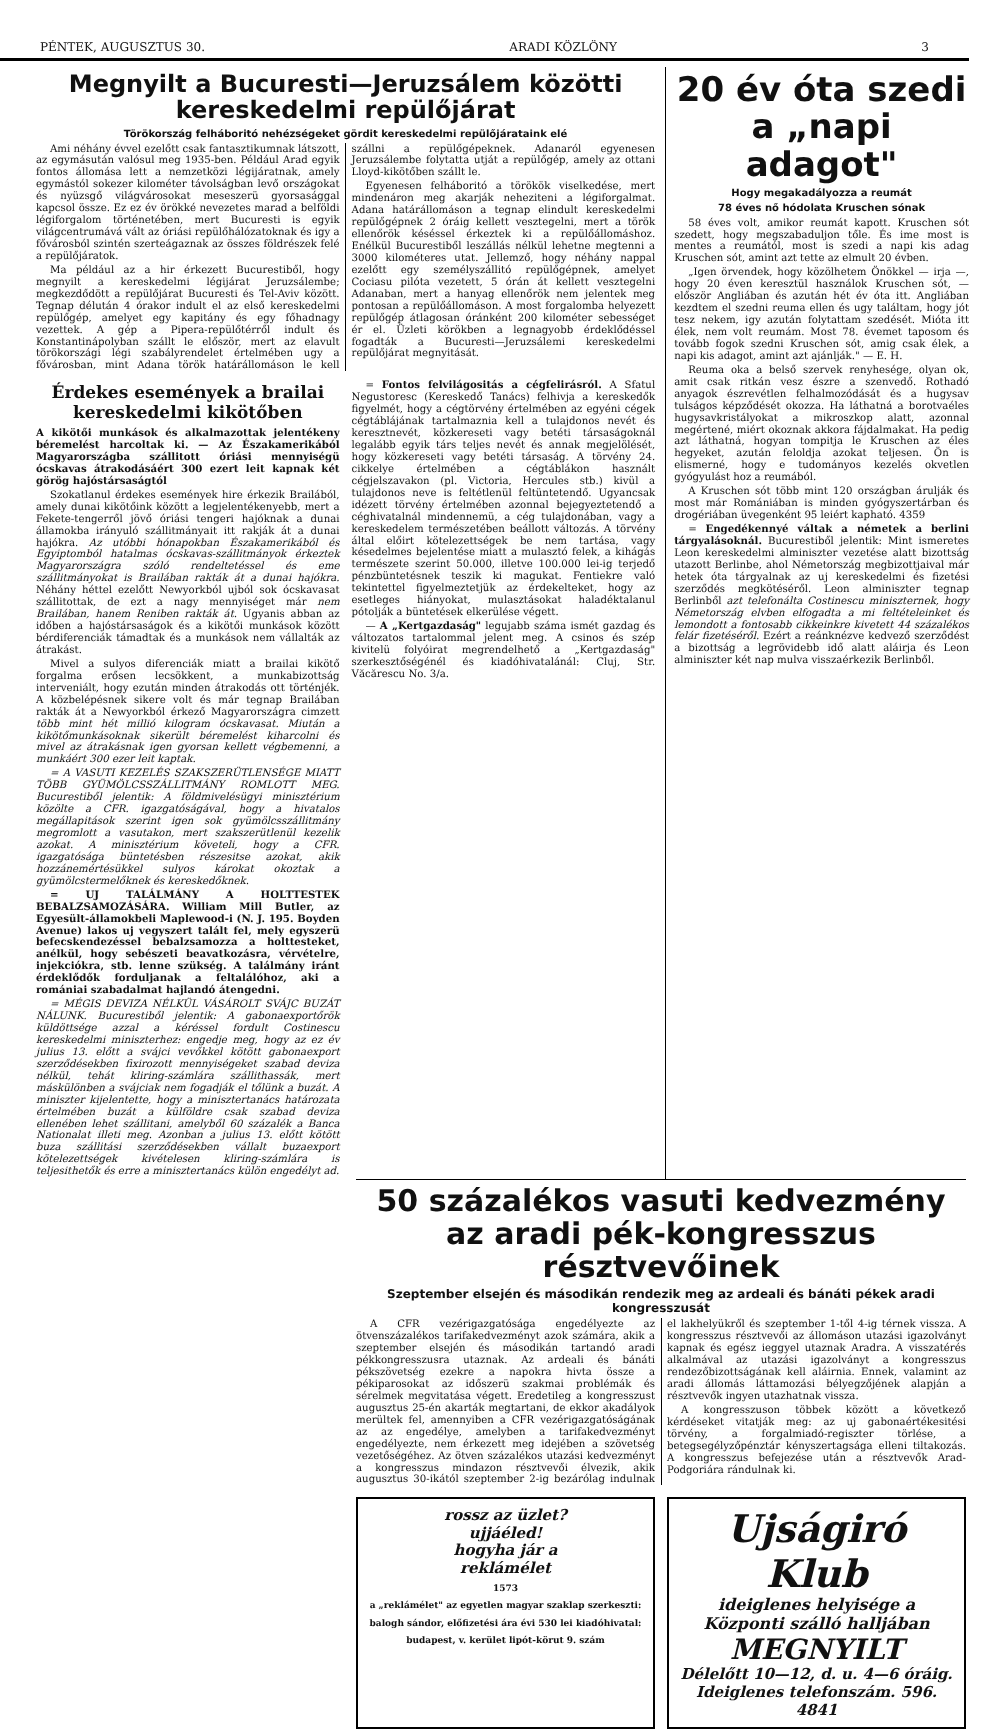PÉNTEK, AUGUSZTUS 30. ARADI KÖZLÖNY 3
Megnyilt a Bucuresti—Jeruzsálem közötti kereskedelmi repülőjárat
Törökország felháboritó nehézségeket gördit kereskedelmi repülőjárataink elé
Ami néhány évvel ezelőtt csak fantasztikumnak látszott, az egymásután valósul meg 1935-ben. Például Arad egyik fontos állomása lett a nemzetközi légijáratnak, amely egymástól sokezer kilométer távolságban levő országokat és nyüzsgő világvárosokat meseszerü gyorsasággal kapcsol össze. Ez ez év örökké nevezetes marad a belföldi légiforgalom történetében, mert Bucuresti is egyik világcentrumává vált az óriási repülőhálózatoknak és igy a fővárosból szintén szerteágaznak az összes földrészek felé a repülőjáratok.
Ma például az a hir érkezett Bucurestiből, hogy megnyilt a kereskedelmi légijárat Jeruzsálembe; megkezdődött a repülőjárat Bucuresti és Tel-Aviv között. Tegnap délután 4 órakor indult el az első kereskedelmi repülőgép, amelyet egy kapitány és egy főhadnagy vezettek. A gép a Pipera-repülőtérről indult és Konstantinápolyban szállt le először, mert az elavult törökországi légi szabályrendelet értelmében ugy a fővárosban, mint Adana török határállomáson le kell szállni a repülőgépeknek. Adanaról egyenesen Jeruzsálembe folytatta utját a repülőgép, amely az ottani Lloyd-kikötőben szállt le.
Egyenesen felháboritó a törökök viselkedése, mert mindenáron meg akarják neheziteni a légiforgalmat. Adana határállomáson a tegnap elindult kereskedelmi repülőgépnek 2 óráig kellett vesztegelni, mert a török ellenőrök késéssel érkeztek ki a repülőállomáshoz. Enélkül Bucurestiből leszállás nélkül lehetne megtenni a 3000 kilométeres utat. Jellemző, hogy néhány nappal ezelőtt egy személyszállitó repülőgépnek, amelyet Cociasu pilóta vezetett, 5 órán át kellett vesztegelni Adanaban, mert a hanyag ellenőrök nem jelentek meg pontosan a repülőállomáson. A most forgalomba helyezett repülőgép átlagosan óránként 200 kilométer sebességet ér el. Üzleti körökben a legnagyobb érdeklődéssel fogadták a Bucuresti—Jeruzsálemi kereskedelmi repülőjárat megnyitását.
Érdekes események a brailai kereskedelmi kikötőben
A kikötői munkások és alkalmazottak jelentékeny béremelést harcoltak ki. — Az Északamerikából Magyarországba szállitott óriási mennyiségü ócskavas átrakodásáért 300 ezert leit kapnak két görög hajóstársaságtól
Szokatlanul érdekes események hire érkezik Brailából, amely dunai kikötőink között a legjelentékenyebb, mert a Fekete-tengerről jövő óriási tengeri hajóknak a dunai államokba irányuló szállitmányait itt rakják át a dunai hajókra. Az utóbbi hónapokban Északamerikából és Egyiptomból hatalmas ócskavas-szállitmányok érkeztek Magyarországra szóló rendeltetéssel és eme szállitmányokat is Brailában rakták át a dunai hajókra. Néhány héttel ezelőtt Newyorkból ujból sok ócskavasat szállitottak, de ezt a nagy mennyiséget már nem Brailában, hanem Reniben rakták át. Ugyanis abban az időben a hajóstársaságok és a kikötői munkások között bérdiferenciák támadtak és a munkások nem vállalták az átrakást.
Mivel a sulyos diferenciák miatt a brailai kikötő forgalma erősen lecsökkent, a munkabizottság interveniált, hogy ezután minden átrakodás ott történjék. A közbelépésnek sikere volt és már tegnap Brailában rakták át a Newyorkból érkező Magyarországra cimzett több mint hét millió kilogram ócskavasat. Miután a kikötőmunkásoknak sikerült béremelést kiharcolni és mivel az átrakásnak igen gyorsan kellett végbemenni, a munkáért 300 ezer leit kaptak.
= A VASUTI KEZELÉS SZAKSZERÜTLENSÉGE MIATT TÖBB GYÜMÖLCSSZÁLLITMÁNY ROMLOTT MEG. Bucurestiből jelentik: A földmivelésügyi minisztérium közölte a CFR. igazgatóságával, hogy a hivatalos megállapitások szerint igen sok gyümölcsszállitmány megromlott a vasutakon, mert szakszerütlenül kezelik azokat. A minisztérium követeli, hogy a CFR. igazgatósága büntetésben részesitse azokat, akik hozzánemértésükkel sulyos károkat okoztak a gyümölcstermelőknek és kereskedőknek.
= UJ TALÁLMÁNY A HOLTTESTEK BEBALZSAMOZÁSÁRA. William Mill Butler, az Egyesült-államokbeli Maplewood-i (N. J. 195. Boyden Avenue) lakos uj vegyszert talált fel, mely egyszerü befecskendezéssel bebalzsamozza a holttesteket, anélkül, hogy sebészeti beavatkozásra, vérvételre, injekciókra, stb. lenne szükség. A találmány iránt érdeklődők forduljanak a feltalálóhoz, aki a romániai szabadalmat hajlandó átengedni.
= MÉGIS DEVIZA NÉLKÜL VÁSÁROLT SVÁJC BUZÁT NÁLUNK. Bucurestiből jelentik: A gabonaexportőrök küldöttsége azzal a kéréssel fordult Costinescu kereskedelmi miniszterhez: engedje meg, hogy az ez év julius 13. előtt a svájci vevőkkel kötött gabonaexport szerződésekben fixirozott mennyiségeket szabad deviza nélkül, tehát kliring-számlára szállithassák, mert máskülönben a svájciak nem fogadják el tőlünk a buzát. A miniszter kijelentette, hogy a minisztertanács határozata értelmében buzát a külföldre csak szabad deviza ellenében lehet szállitani, amelyből 60 százalék a Banca Nationalat illeti meg. Azonban a julius 13. előtt kötött buza szállitási szerződésekben vállalt buzaexport kötelezettségek kivételesen kliring-számlára is teljesithetők és erre a minisztertanács külön engedélyt ad.
= Fontos felvilágositás a cégfelirásról. A Sfatul Negustoresc (Kereskedő Tanács) felhivja a kereskedők figyelmét, hogy a cégtörvény értelmében az egyéni cégek cégtáblájának tartalmaznia kell a tulajdonos nevét és keresztnevét, közkereseti vagy betéti társaságoknál legalább egyik társ teljes nevét és annak megjelölését, hogy közkereseti vagy betéti társaság. A törvény 24. cikkelye értelmében a cégtáblákon használt cégjelszavakon (pl. Victoria, Hercules stb.) kivül a tulajdonos neve is feltétlenül feltüntetendő. Ugyancsak idézett törvény értelmében azonnal bejegyeztetendő a céghivatalnál mindennemü, a cég tulajdonában, vagy a kereskedelem természetében beállott változás. A törvény által előirt kötelezettségek be nem tartása, vagy késedelmes bejelentése miatt a mulasztó felek, a kihágás természete szerint 50.000, illetve 100.000 lei-ig terjedő pénzbüntetésnek teszik ki magukat. Fentiekre való tekintettel figyelmeztetjük az érdekelteket, hogy az esetleges hiányokat, mulasztásokat haladéktalanul pótolják a büntetések elkerülése végett.
— A „Kertgazdaság" legujabb száma ismét gazdag és változatos tartalommal jelent meg. A csinos és szép kivitelü folyóirat megrendelhető a „Kertgazdaság" szerkesztőségénél és kiadóhivatalánál: Cluj, Str. Văcărescu No. 3/a.
20 év óta szedi a „napi adagot"
Hogy megakadályozza a reumát
78 éves nő hódolata Kruschen sónak
58 éves volt, amikor reumát kapott. Kruschen sót szedett, hogy megszabaduljon tőle. És ime most is mentes a reumától, most is szedi a napi kis adag Kruschen sót, amint azt tette az elmult 20 évben.
„Igen örvendek, hogy közölhetem Önökkel — irja —, hogy 20 éven keresztül használok Kruschen sót, — először Angliában és azután hét év óta itt. Angliában kezdtem el szedni reuma ellen és ugy találtam, hogy jót tesz nekem, igy azután folytattam szedését. Mióta itt élek, nem volt reumám. Most 78. évemet taposom és tovább fogok szedni Kruschen sót, amig csak élek, a napi kis adagot, amint azt ajánlják." — E. H.
Reuma oka a belső szervek renyhesége, olyan ok, amit csak ritkán vesz észre a szenvedő. Rothadó anyagok észrevétlen felhalmozódását és a hugysav tulságos képződését okozza. Ha láthatná a borotvaéles hugysavkristályokat a mikroszkop alatt, azonnal megértené, miért okoznak akkora fájdalmakat. Ha pedig azt láthatná, hogyan tompitja le Kruschen az éles hegyeket, azután feloldja azokat teljesen. Ön is elismerné, hogy e tudományos kezelés okvetlen gyógyulást hoz a reumából.
A Kruschen sót több mint 120 országban árulják és most már Romániában is minden gyógyszertárban és drogériában üvegenként 95 leiért kapható. 4359
= Engedékennyé váltak a németek a berlini tárgyalásoknál. Bucurestiből jelentik: Mint ismeretes Leon kereskedelmi alminiszter vezetése alatt bizottság utazott Berlinbe, ahol Németország megbizottjaival már hetek óta tárgyalnak az uj kereskedelmi és fizetési szerződés megkötéséről. Leon alminiszter tegnap Berlinből azt telefonálta Costinescu miniszternek, hogy Németország elvben elfogadta a mi feltételeinket és lemondott a fontosabb cikkeinkre kivetett 44 százalékos felár fizetéséről. Ezért a reánknézve kedvező szerződést a bizottság a legrövidebb idő alatt aláirja és Leon alminiszter két nap mulva visszaérkezik Berlinből.
50 százalékos vasuti kedvezmény az aradi pék-kongresszus résztvevőinek
Szeptember elsején és másodikán rendezik meg az ardeali és bánáti pékek aradi kongresszusát
A CFR vezérigazgatósága engedélyezte az ötvenszázalékos tarifakedvezményt azok számára, akik a szeptember elsején és másodikán tartandó aradi pékkongresszusra utaznak. Az ardeali és bánáti pékszövetség ezekre a napokra hivta össze a pékiparosokat az időszerü szakmai problémák és sérelmek megvitatása végett. Eredetileg a kongresszust augusztus 25-én akarták megtartani, de ekkor akadályok merültek fel, amennyiben a CFR vezérigazgatóságának az az engedélye, amelyben a tarifakedvezményt engedélyezte, nem érkezett meg idejében a szövetség vezetőségéhez. Az ötven százalékos utazási kedvezményt a kongresszus mindazon résztvevői élvezik, akik augusztus 30-ikától szeptember 2-ig bezárólag indulnak el lakhelyükről és szeptember 1-től 4-ig térnek vissza. A kongresszus résztvevői az állomáson utazási igazolványt kapnak és egész ieggyel utaznak Aradra. A visszatérés alkalmával az utazási igazolványt a kongresszus rendezőbizottságának kell aláirnia. Ennek, valamint az aradi állomás láttamozási bélyegzőjének alapján a résztvevők ingyen utazhatnak vissza.
A kongresszuson többek között a következő kérdéseket vitatják meg: az uj gabonaértékesitési törvény, a forgalmiadó-regiszter törlése, a betegsegélyzőpénztár kényszertagsága elleni tiltakozás. A kongresszus befejezése után a résztvevők Arad-Podgoriára rándulnak ki.
rossz az üzlet?
ujjáéled!
hogyha jár a
reklámélet
1573
a „reklámélet" az egyetlen magyar szaklap szerkeszti: balogh sándor, előfizetési ára évi 530 lei kiadóhivatal: budapest, v. kerület lipót-körut 9. szám
Ujságiró Klub
ideiglenes helyisége a Központi szálló halljában
MEGNYILT
Délelőtt 10—12, d. u. 4—6 óráig. Ideiglenes telefonszám. 596. 4841